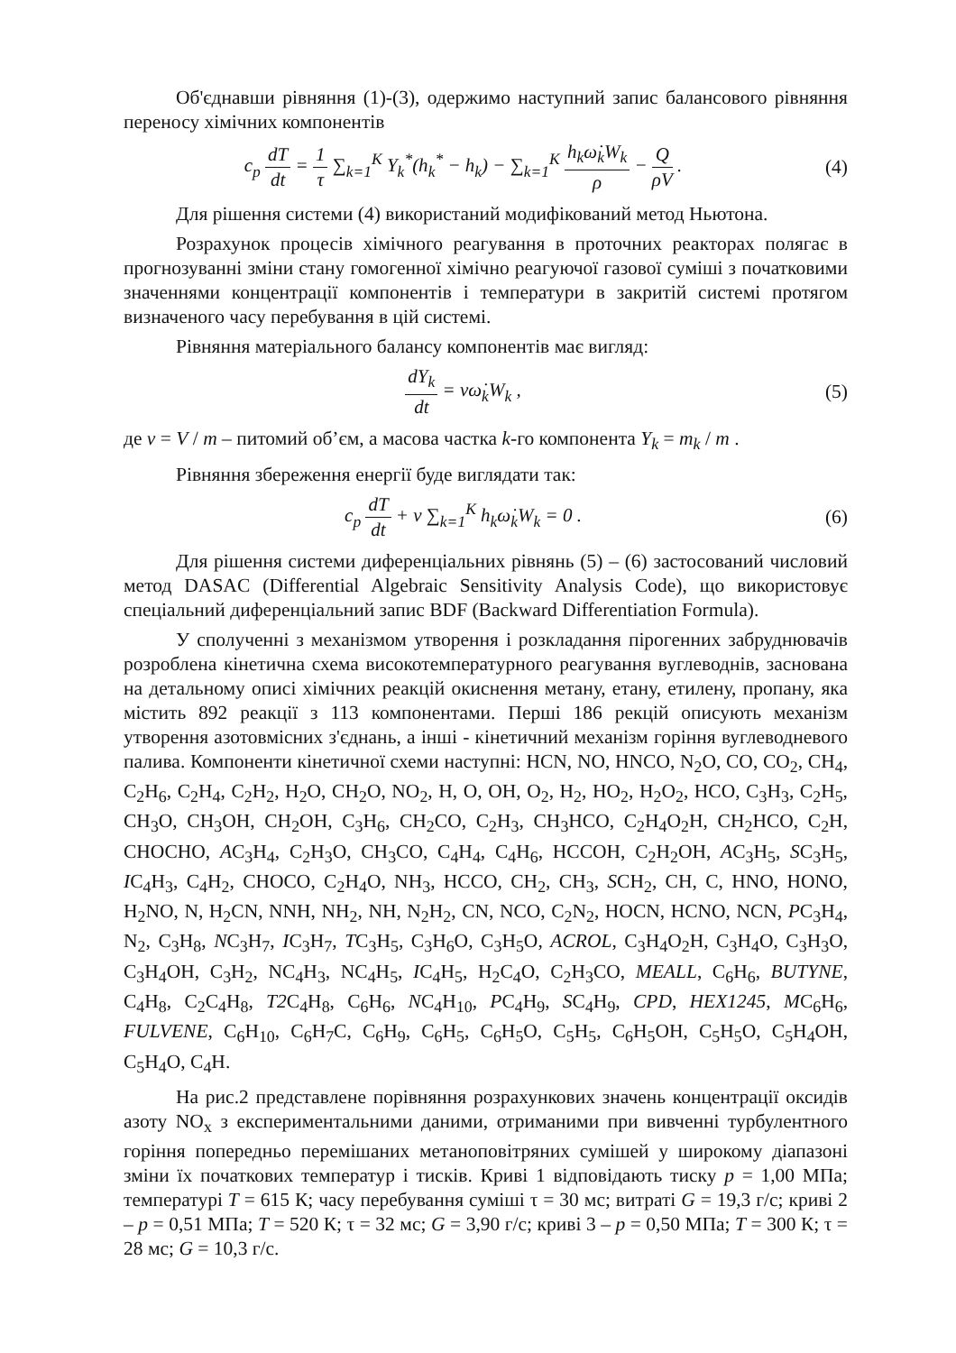Об'єднавши рівняння (1)-(3), одержимо наступний запис балансового рівняння переносу хімічних компонентів
c<sub>p</sub> dT dt = 1 τ ∑<sub>k=1</sub><sup>K</sup> Y<sub>k</sub><sup>*</sup>(h<sub>k</sub><sup>*</sup> − h<sub>k</sub>) − ∑<sub>k=1</sub><sup>K</sup> h<sub>k</sub>ω̇<sub>k</sub>W<sub>k</sub> ρ − Q ρV .
(4)
Для рішення системи (4) використаний модифікований метод Ньютона.
Розрахунок процесів хімічного реагування в проточних реакторах полягає в прогнозуванні зміни стану гомогенної хімічно реагуючої газової суміші з початковими значеннями концентрації компонентів і температури в закритій системі протягом визначеного часу перебування в цій системі.
Рівняння матеріального балансу компонентів має вигляд:
dY<sub>k</sub> dt = vω̇<sub>k</sub>W<sub>k</sub> , (5)
де v = V / m – питомий об’єм, а масова частка k-го компонента Y<sub>k</sub> = m<sub>k</sub> / m .
Рівняння збереження енергії буде виглядати так:
c<sub>p</sub> dT dt + v ∑<sub>k=1</sub><sup>K</sup> h<sub>k</sub>ω̇<sub>k</sub>W<sub>k</sub> = 0 .
(6)
Для рішення системи диференціальних рівнянь (5) – (6) застосований числовий метод DASAC (Differential Algebraic Sensitivity Analysis Code), що використовує спеціальний диференціальний запис BDF (Backward Differentiation Formula).
У сполученні з механізмом утворення і розкладання пірогенних забруднювачів розроблена кінетична схема високотемпературного реагування вуглеводнів, заснована на детальному описі хімічних реакцій окиснення метану, етану, етилену, пропану, яка містить 892 реакції з 113 компонентами. Перші 186 рекцій описують механізм утворення азотовмісних з'єднань, а інші - кінетичний механізм горіння вуглеводневого палива. Компоненти кінетичної схеми наступні: HCN, NO, HNCO, N<sub>2</sub>O, CO, CO<sub>2</sub>, CH<sub>4</sub>, C<sub>2</sub>H<sub>6</sub>, C<sub>2</sub>H<sub>4</sub>, C<sub>2</sub>H<sub>2</sub>, H<sub>2</sub>O, CH<sub>2</sub>O, NO<sub>2</sub>, H, O, OH, O<sub>2</sub>, H<sub>2</sub>, HO<sub>2</sub>, H<sub>2</sub>O<sub>2</sub>, HCO, C<sub>3</sub>H<sub>3</sub>, C<sub>2</sub>H<sub>5</sub>, CH<sub>3</sub>O, CH<sub>3</sub>OH, CH<sub>2</sub>OH, C<sub>3</sub>H<sub>6</sub>, CH<sub>2</sub>CO, C<sub>2</sub>H<sub>3</sub>, CH<sub>3</sub>HCO, C<sub>2</sub>H<sub>4</sub>O<sub>2</sub>H, CH<sub>2</sub>HCO, C<sub>2</sub>H, CHOCHO, AC<sub>3</sub>H<sub>4</sub>, C<sub>2</sub>H<sub>3</sub>O, CH<sub>3</sub>CO, C<sub>4</sub>H<sub>4</sub>, C<sub>4</sub>H<sub>6</sub>, HCCOH, C<sub>2</sub>H<sub>2</sub>OH, AC<sub>3</sub>H<sub>5</sub>, SC<sub>3</sub>H<sub>5</sub>, IC<sub>4</sub>H<sub>3</sub>, C<sub>4</sub>H<sub>2</sub>, CHOCO, C<sub>2</sub>H<sub>4</sub>O, NH<sub>3</sub>, HCCO, CH<sub>2</sub>, CH<sub>3</sub>, SCH<sub>2</sub>, CH, C, HNO, HONO, H<sub>2</sub>NO, N, H<sub>2</sub>CN, NNH, NH<sub>2</sub>, NH, N<sub>2</sub>H<sub>2</sub>, CN, NCO, C<sub>2</sub>N<sub>2</sub>, HOCN, HCNO, NCN, PC<sub>3</sub>H<sub>4</sub>, N<sub>2</sub>, C<sub>3</sub>H<sub>8</sub>, NC<sub>3</sub>H<sub>7</sub>, IC<sub>3</sub>H<sub>7</sub>, TC<sub>3</sub>H<sub>5</sub>, C<sub>3</sub>H<sub>6</sub>O, C<sub>3</sub>H<sub>5</sub>O, ACROL, C<sub>3</sub>H<sub>4</sub>O<sub>2</sub>H, C<sub>3</sub>H<sub>4</sub>O, C<sub>3</sub>H<sub>3</sub>O, C<sub>3</sub>H<sub>4</sub>OH, C<sub>3</sub>H<sub>2</sub>, NC<sub>4</sub>H<sub>3</sub>, NC<sub>4</sub>H<sub>5</sub>, IC<sub>4</sub>H<sub>5</sub>, H<sub>2</sub>C<sub>4</sub>O, C<sub>2</sub>H<sub>3</sub>CO, MEALL, C<sub>6</sub>H<sub>6</sub>, BUTYNE, C<sub>4</sub>H<sub>8</sub>, C<sub>2</sub>C<sub>4</sub>H<sub>8</sub>, T2 C<sub>4</sub>H<sub>8</sub>, C<sub>6</sub>H<sub>6</sub>, NC<sub>4</sub>H<sub>10</sub>, PC<sub>4</sub>H<sub>9</sub>, SC<sub>4</sub>H<sub>9</sub>, CPD, HEX1245, MC<sub>6</sub>H<sub>6</sub>, FULVENE, C<sub>6</sub>H<sub>10</sub>, C<sub>6</sub>H<sub>7</sub>C, C<sub>6</sub>H<sub>9</sub>, C<sub>6</sub>H<sub>5</sub>, C<sub>6</sub>H<sub>5</sub>O, C<sub>5</sub>H<sub>5</sub>, C<sub>6</sub>H<sub>5</sub>OH, C<sub>5</sub>H<sub>5</sub>O, C<sub>5</sub>H<sub>4</sub>OH, C<sub>5</sub>H<sub>4</sub>O, C<sub>4</sub>H.
На рис.2 представлене порівняння розрахункових значень концентрації оксидів азоту NO<sub>x</sub> з експериментальними даними, отриманими при вивченні турбулентного горіння попередньо перемішаних метаноповітряних сумішей у широкому діапазоні зміни їх початкових температур і тисків. Криві 1 відповідають тиску p = 1,00 МПа; температурі T = 615 К; часу перебування суміші τ = 30 мс; витраті G = 19,3 г/с; криві 2 – p = 0,51 МПа; T = 520 К; τ = 32 мс; G = 3,90 г/с; криві 3 – p = 0,50 МПа; T = 300 К; τ = 28 мс; G = 10,3 г/с.